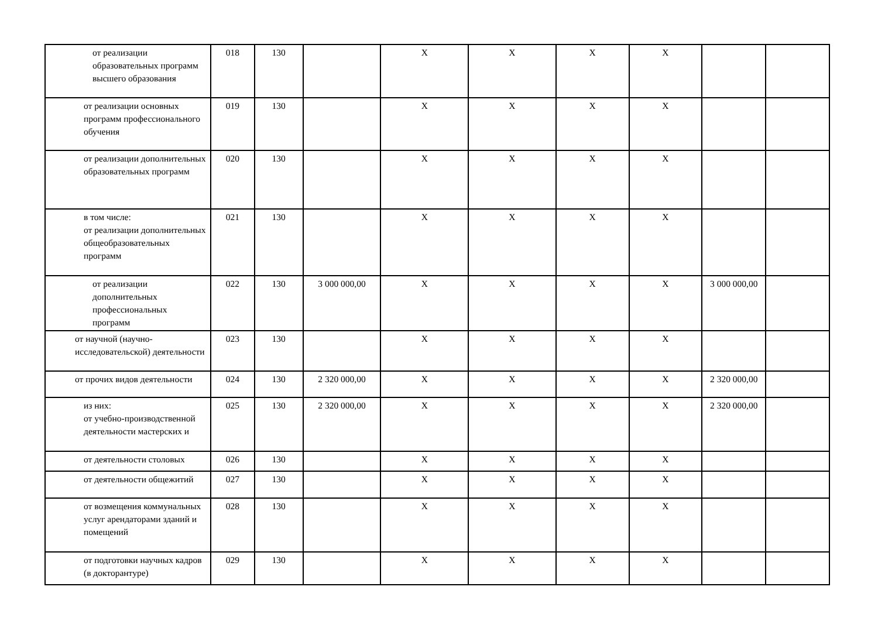| от реализации образовательных программ высшего образования | 018 | 130 | | X | X | X | X | | |
| от реализации основных программ профессионального обучения | 019 | 130 | | X | X | X | X | | |
| от реализации дополнительных образовательных программ | 020 | 130 | | X | X | X | X | | |
| в том числе: от реализации дополнительных общеобразовательных программ | 021 | 130 | | X | X | X | X | | |
| от реализации дополнительных профессиональных программ | 022 | 130 | 3 000 000,00 | X | X | X | X | 3 000 000,00 | |
| от научной (научно-исследовательской) деятельности | 023 | 130 | | X | X | X | X | | |
| от прочих видов деятельности | 024 | 130 | 2 320 000,00 | X | X | X | X | 2 320 000,00 | |
| из них: от учебно-производственной деятельности мастерских и | 025 | 130 | 2 320 000,00 | X | X | X | X | 2 320 000,00 | |
| от деятельности столовых | 026 | 130 | | X | X | X | X | | |
| от деятельности общежитий | 027 | 130 | | X | X | X | X | | |
| от возмещения коммунальных услуг арендаторами зданий и помещений | 028 | 130 | | X | X | X | X | | |
| от подготовки научных кадров (в докторантуре) | 029 | 130 | | X | X | X | X | | |